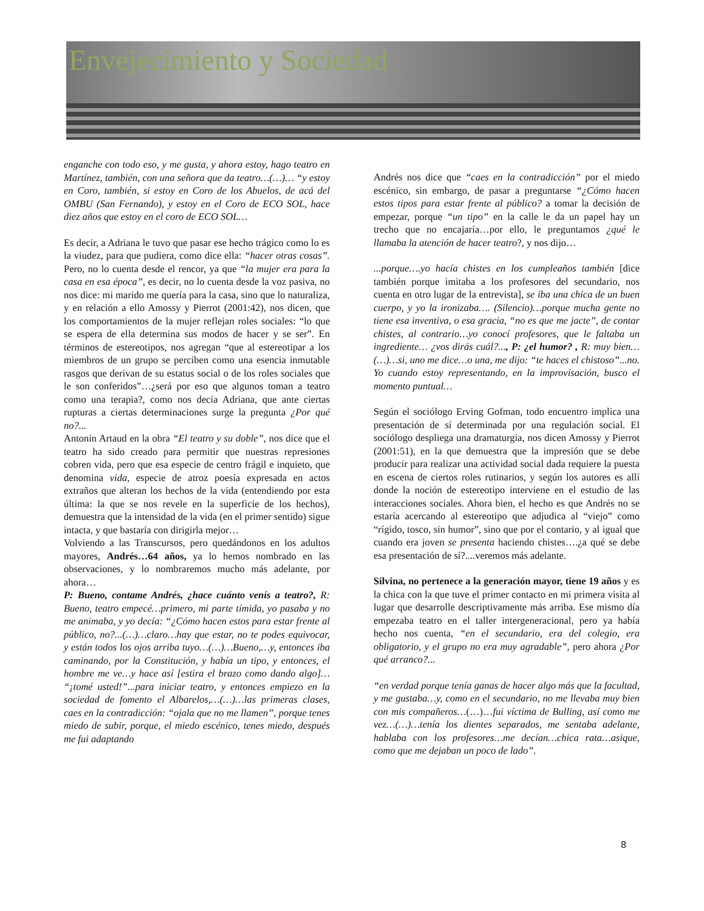Envejecimiento y Sociedad
enganche con todo eso, y me gusta, y ahora estoy, hago teatro en Martínez, también, con una señora que da teatro…(…)… “y estoy en Coro, también, si estoy en Coro de los Abuelos, de acá del OMBU (San Fernando), y estoy en el Coro de ECO SOL, hace diez años que estoy en el coro de ECO SOL…
Es decir, a Adriana le tuvo que pasar ese hecho trágico como lo es la viudez, para que pudiera, como dice ella: “hacer otras cosas”. Pero, no lo cuenta desde el rencor, ya que “la mujer era para la casa en esa época”, es decir, no lo cuenta desde la voz pasiva, no nos dice: mi marido me quería para la casa, sino que lo naturaliza, y en relación a ello Amossy y Pierrot (2001:42), nos dicen, que los comportamientos de la mujer reflejan roles sociales: “lo que se espera de ella determina sus modos de hacer y se ser”. En términos de estereotipos, nos agregan “que al estereotipar a los miembros de un grupo se perciben como una esencia inmutable rasgos que derivan de su estatus social o de los roles sociales que le son conferidos”…¿será por eso que algunos toman a teatro como una terapia?, como nos decía Adriana, que ante ciertas rupturas a ciertas determinaciones surge la pregunta ¿Por qué no?...
Antonin Artaud en la obra “El teatro y su doble”, nos dice que el teatro ha sido creado para permitir que nuestras represiones cobren vida, pero que esa especie de centro frágil e inquieto, que denomina vida, especie de atroz poesía expresada en actos extraños que alteran los hechos de la vida (entendiendo por esta última: la que se nos revele en la superficie de los hechos), demuestra que la intensidad de la vida (en el primer sentido) sigue intacta, y que bastaría con dirigirla mejor…
Volviendo a las Transcursos, pero quedándonos en los adultos mayores, Andrés…64 años, ya lo hemos nombrado en las observaciones, y lo nombraremos mucho más adelante, por ahora…
P: Bueno, contame Andrés, ¿hace cuánto venís a teatro?, R: Bueno, teatro empecé…primero, mi parte tímida, yo pasaba y no me animaba, y yo decía: “¿Cómo hacen estos para estar frente al público, no?...(…)…claro…hay que estar, no te podes equivocar, y están todos los ojos arriba tuyo…(…)…Bueno,…y, entonces iba caminando, por la Constitución, y había un tipo, y entonces, el hombre me ve…y hace así [estira el brazo como dando algo]… “¡tomé usted!”...para iniciar teatro, y entonces empiezo en la sociedad de fomento el Albarelos,…(…)…las primeras clases, caes en la contradicción: “ojala que no me llamen”, porque tenes miedo de subir, porque, el miedo escénico, tenes miedo, después me fui adaptando
Andrés nos dice que “caes en la contradicción” por el miedo escénico, sin embargo, de pasar a preguntarse “¿Cómo hacen estos tipos para estar frente al público? a tomar la decisión de empezar, porque “un tipo” en la calle le da un papel hay un trecho que no encajaría…por ello, le preguntamos ¿qué le llamaba la atención de hacer teatro?, y nos dijo…
...porque….yo hacía chistes en los cumpleaños también [dice también porque imitaba a los profesores del secundario, nos cuenta en otro lugar de la entrevista], se iba una chica de un buen cuerpo, y yo la ironizaba…. (Silencio)…porque mucha gente no tiene esa inventiva, o esa gracia, “no es que me jacte”, de contar chistes, al contrario…yo conocí profesores, que le faltaba un ingrediente… ¿vos dirás cuál?..., P: ¿el humor? , R: muy bien…(…)…si, uno me dice…o una, me dijo: “te haces el chistoso”...no. Yo cuando estoy representando, en la improvisación, busco el momento puntual…
Según el sociólogo Erving Gofman, todo encuentro implica una presentación de sí determinada por una regulación social. El sociólogo despliega una dramaturgia, nos dicen Amossy y Pierrot (2001:51), en la que demuestra que la impresión que se debe producir para realizar una actividad social dada requiere la puesta en escena de ciertos roles rutinarios, y según los autores es allí donde la noción de estereotipo interviene en el estudio de las interacciones sociales. Ahora bien, el hecho es que Andrés no se estaría acercando al estereotipo que adjudica al “viejo” como “rígido, tosco, sin humor”, sino que por el contario, y al igual que cuando era joven se presenta haciendo chistes….¿a qué se debe esa presentación de sí?....veremos más adelante.
Silvina, no pertenece a la generación mayor, tiene 19 años y es la chica con la que tuve el primer contacto en mi primera visita al lugar que desarrolle descriptivamente más arriba. Ese mismo día empezaba teatro en el taller intergeneracional, pero ya había hecho nos cuenta, “en el secundario, era del colegio, era obligatorio, y el grupo no era muy agradable”, pero ahora ¿Por qué arranco?...
“en verdad porque tenía ganas de hacer algo más que la facultad, y me gustaba…y, como en el secundario, no me llevaba muy bien con mis compañeros…(…)…fui víctima de Bulling, así como me vez…(…)…tenía los dientes separados, me sentaba adelante, hablaba con los profesores…me decían…chica rata…asique, como que me dejaban un poco de lado”.
8